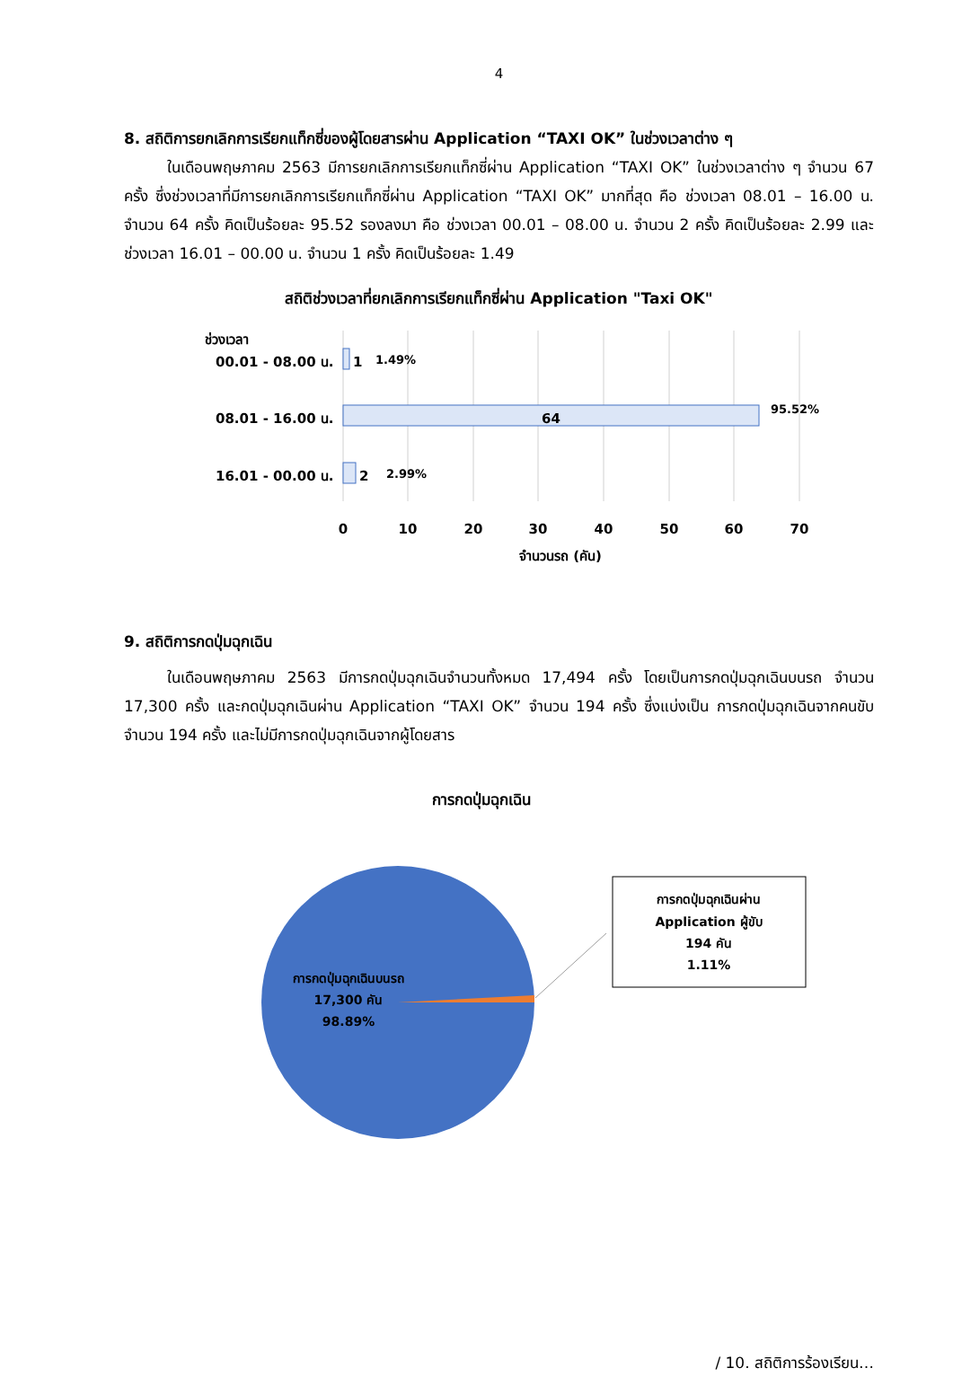4
8. สถิติการยกเลิกการเรียกแท็กซี่ของผู้โดยสารผ่าน Application “TAXI OK” ในช่วงเวลาต่าง ๆ
ในเดือนพฤษภาคม 2563 มีการยกเลิกการเรียกแท็กซี่ผ่าน Application “TAXI OK” ในช่วงเวลาต่าง ๆ จำนวน 67 ครั้ง ซึ่งช่วงเวลาที่มีการยกเลิกการเรียกแท็กซี่ผ่าน Application “TAXI OK” มากที่สุด คือ ช่วงเวลา 08.01 – 16.00 น. จำนวน 64 ครั้ง คิดเป็นร้อยละ 95.52 รองลงมา คือ ช่วงเวลา 00.01 – 08.00 น. จำนวน 2 ครั้ง คิดเป็นร้อยละ 2.99 และช่วงเวลา 16.01 – 00.00 น. จำนวน 1 ครั้ง คิดเป็นร้อยละ 1.49
สถิติช่วงเวลาที่ยกเลิกการเรียกแท็กซี่ผ่าน Application "Taxi OK"
ช่วงเวลา
00.01 - 08.00 น.
1
1.49%
08.01 - 16.00 น.
64
95.52%
16.01 - 00.00 น.
2
2.99%
0
10
20
30
40
50
60
70
จำนวนรถ (คัน)
9. สถิติการกดปุ่มฉุกเฉิน
ในเดือนพฤษภาคม 2563 มีการกดปุ่มฉุกเฉินจำนวนทั้งหมด 17,494 ครั้ง โดยเป็นการกดปุ่มฉุกเฉินบนรถ จำนวน 17,300 ครั้ง และกดปุ่มฉุกเฉินผ่าน Application “TAXI OK” จำนวน 194 ครั้ง ซึ่งแบ่งเป็น การกดปุ่มฉุกเฉินจากคนขับ จำนวน 194 ครั้ง และไม่มีการกดปุ่มฉุกเฉินจากผู้โดยสาร
การกดปุ่มฉุกเฉิน
การกดปุ่มฉุกเฉินผ่าน
Application ผู้ขับ
194 คัน
1.11%
การกดปุ่มฉุกเฉินบนรถ
17,300 คัน
98.89%
/ 10. สถิติการร้องเรียน…